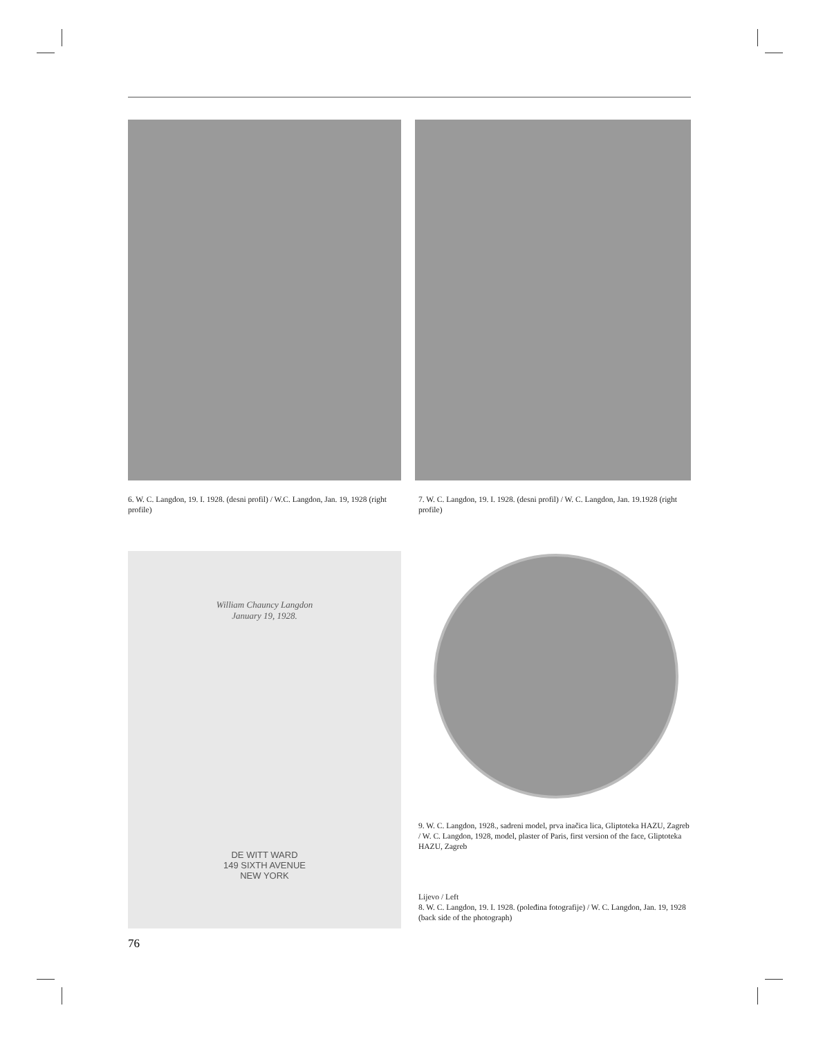6. W. C. Langdon, 19. I. 1928. (desni profil) / W.C. Langdon, Jan. 19, 1928 (right profile)
7. W. C. Langdon, 19. I. 1928. (desni profil) / W. C. Langdon, Jan. 19.1928 (right profile)
William Chauncy Langdon
January 19, 1928.
DE WITT WARD
149 SIXTH AVENUE
NEW YORK
9. W. C. Langdon, 1928., sadreni model, prva inačica lica, Gliptoteka HAZU, Zagreb / W. C. Langdon, 1928, model, plaster of Paris, first version of the face, Gliptoteka HAZU, Zagreb
Lijevo / Left
8. W. C. Langdon, 19. I. 1928. (poleđina fotografije) / W. C. Langdon, Jan. 19, 1928 (back side of the photograph)
76